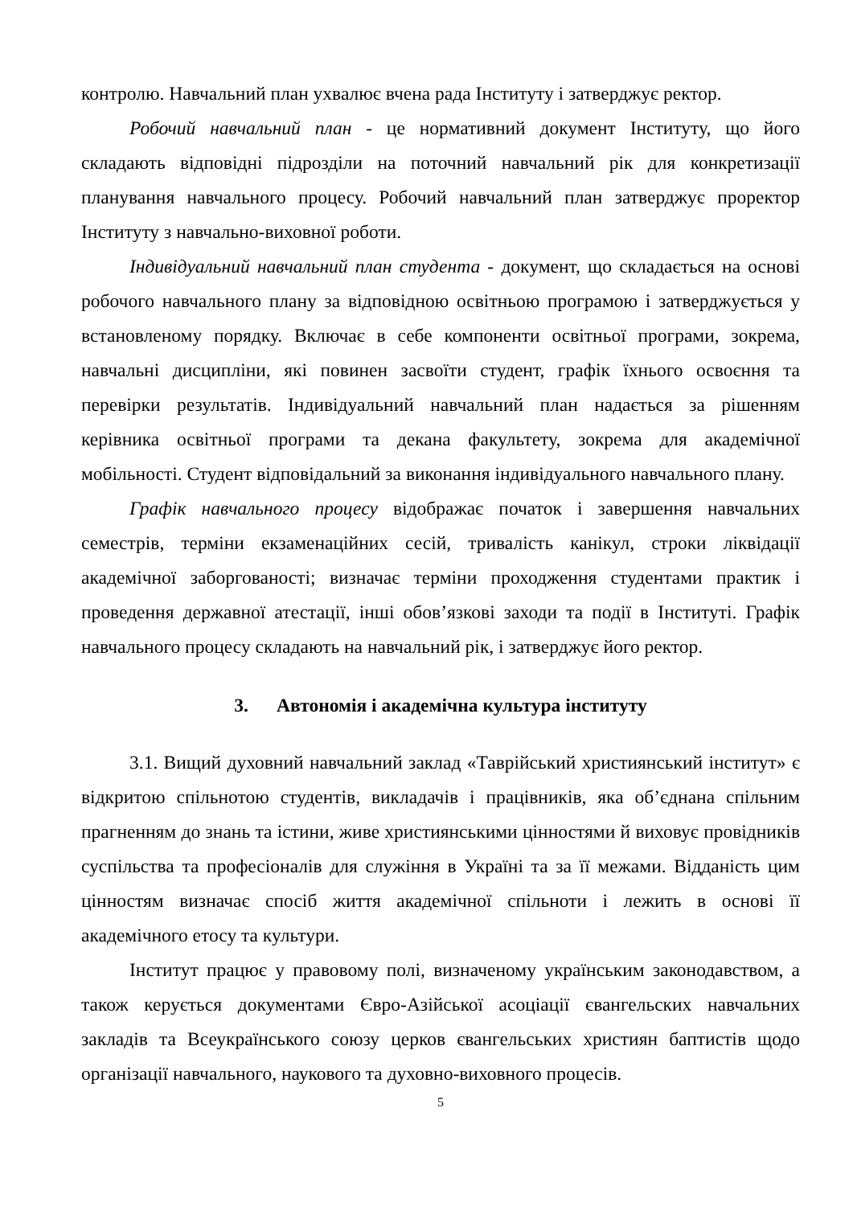контролю. Навчальний план ухвалює вчена рада Інституту і затверджує ректор.
Робочий навчальний план - це нормативний документ Інституту, що його складають відповідні підрозділи на поточний навчальний рік для конкретизації планування навчального процесу. Робочий навчальний план затверджує проректор Інституту з навчально-виховної роботи.
Індивідуальний навчальний план студента - документ, що складається на основі робочого навчального плану за відповідною освітньою програмою і затверджується у встановленому порядку. Включає в себе компоненти освітньої програми, зокрема, навчальні дисципліни, які повинен засвоїти студент, графік їхнього освоєння та перевірки результатів. Індивідуальний навчальний план надається за рішенням керівника освітньої програми та декана факультету, зокрема для академічної мобільності. Студент відповідальний за виконання індивідуального навчального плану.
Графік навчального процесу відображає початок і завершення навчальних семестрів, терміни екзаменаційних сесій, тривалість канікул, строки ліквідації академічної заборгованості; визначає терміни проходження студентами практик і проведення державної атестації, інші обов’язкові заходи та події в Інституті. Графік навчального процесу складають на навчальний рік, і затверджує його ректор.
3. Автономія і академічна культура інституту
3.1. Вищий духовний навчальний заклад «Таврійський християнський інститут» є відкритою спільнотою студентів, викладачів і працівників, яка об’єднана спільним прагненням до знань та істини, живе християнськими цінностями й виховує провідників суспільства та професіоналів для служіння в Україні та за її межами. Відданість цим цінностям визначає спосіб життя академічної спільноти і лежить в основі її академічного етосу та культури.
Інститут працює у правовому полі, визначеному українським законодавством, а також керується документами Євро-Азійської асоціації євангельских навчальних закладів та Всеукраїнського союзу церков євангельських християн баптистів щодо організації навчального, наукового та духовно-виховного процесів.
5